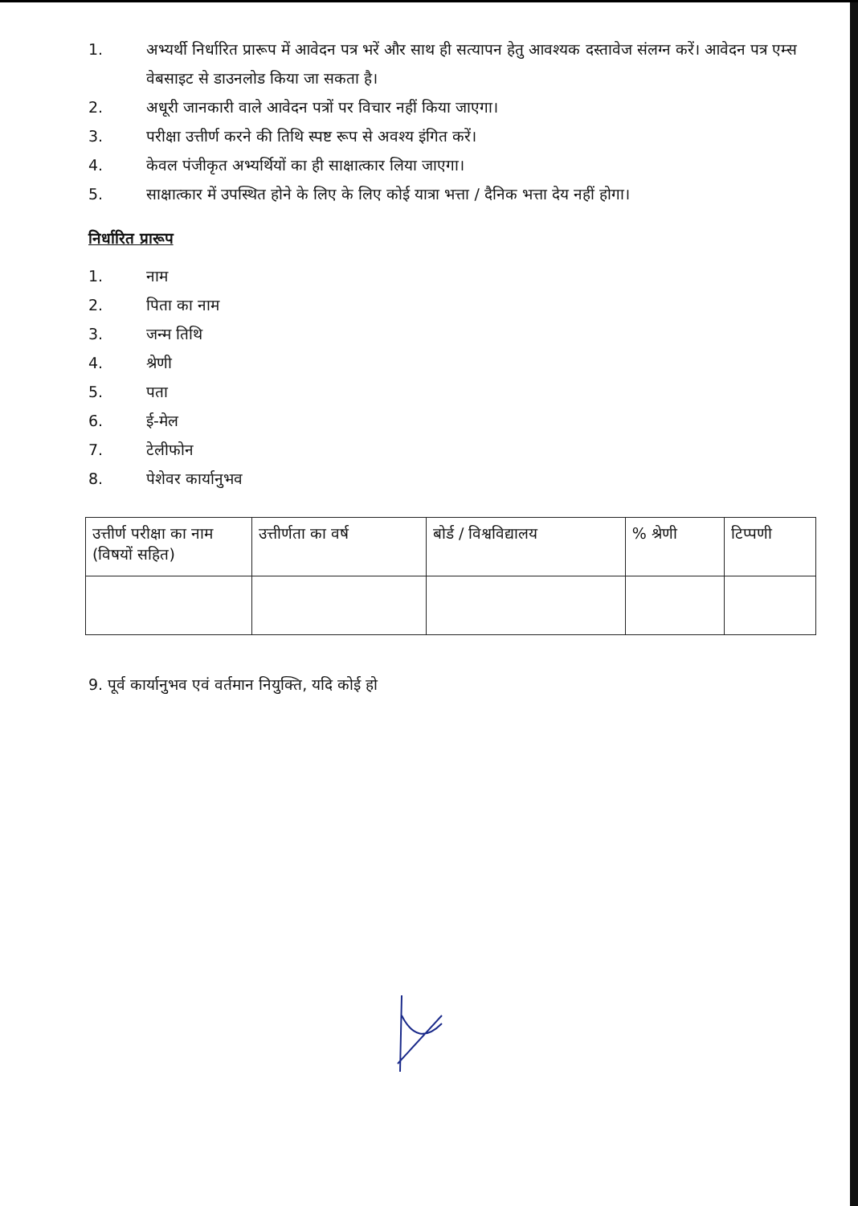1. अभ्यर्थी निर्धारित प्रारूप में आवेदन पत्र भरें और साथ ही सत्यापन हेतु आवश्यक दस्तावेज संलग्न करें। आवेदन पत्र एम्स वेबसाइट से डाउनलोड किया जा सकता है।
2. अधूरी जानकारी वाले आवेदन पत्रों पर विचार नहीं किया जाएगा।
3. परीक्षा उत्तीर्ण करने की तिथि स्पष्ट रूप से अवश्य इंगित करें।
4. केवल पंजीकृत अभ्यर्थियों का ही साक्षात्कार लिया जाएगा।
5. साक्षात्कार में उपस्थित होने के लिए के लिए कोई यात्रा भत्ता / दैनिक भत्ता देय नहीं होगा।
निर्धारित प्रारूप
1. नाम
2. पिता का नाम
3. जन्म तिथि
4. श्रेणी
5. पता
6. ई-मेल
7. टेलीफोन
8. पेशेवर कार्यानुभव
| उत्तीर्ण परीक्षा का नाम (विषयों सहित) | उत्तीर्णता का वर्ष | बोर्ड / विश्वविद्यालय | % श्रेणी | टिप्पणी |
9. पूर्व कार्यानुभव एवं वर्तमान नियुक्ति, यदि कोई हो